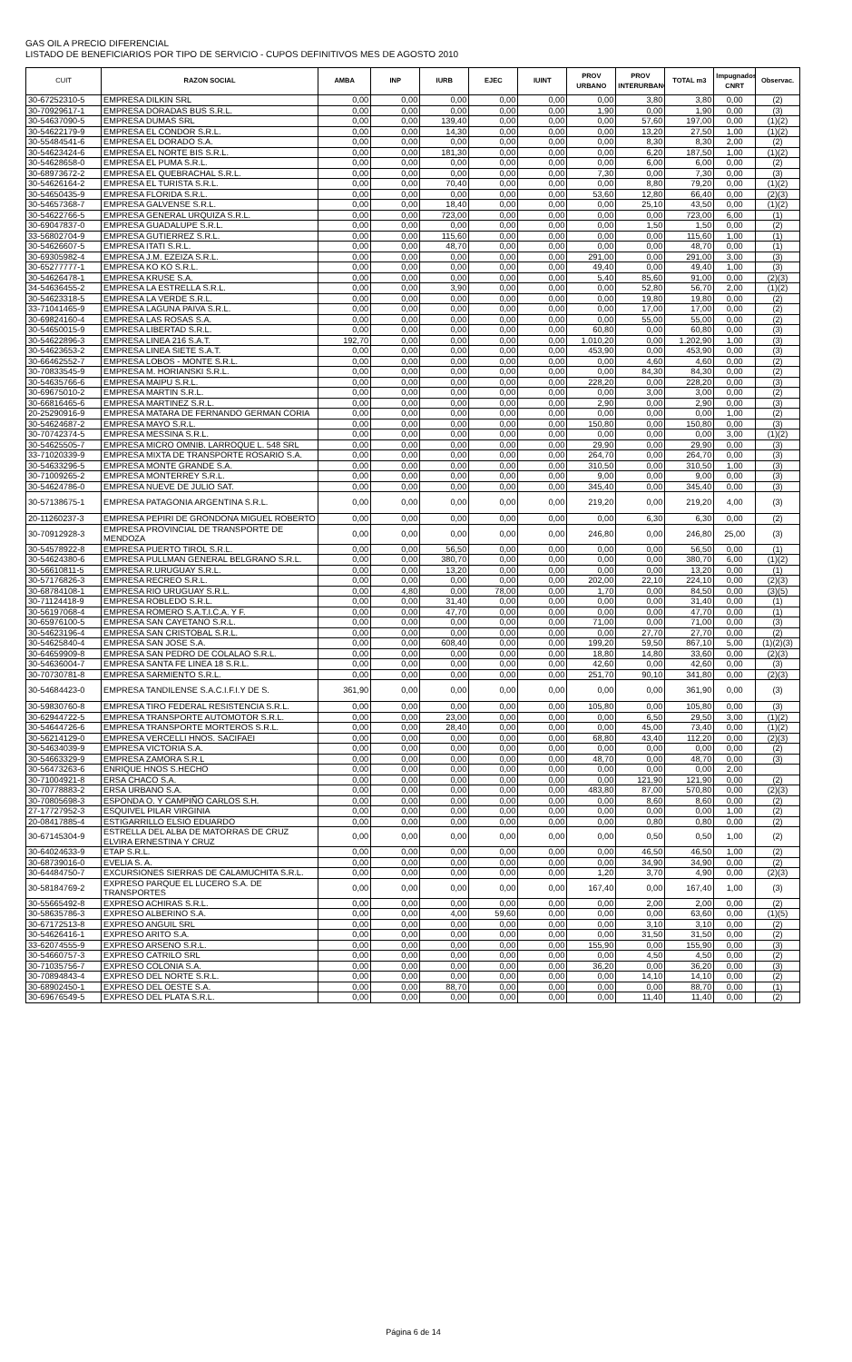GAS OIL A PRECIO DIFERENCIAL
LISTADO DE BENEFICIARIOS POR TIPO DE SERVICIO - CUPOS DEFINITIVOS MES DE AGOSTO 2010
| CUIT | RAZON SOCIAL | AMBA | INP | IURB | EJEC | IUINT | PROV URBANO | PROV INTERURBANO | TOTAL m3 | Impugnados CNRT | Observac. |
| --- | --- | --- | --- | --- | --- | --- | --- | --- | --- | --- | --- |
| 30-67252310-5 | EMPRESA DILKIN SRL | 0,00 | 0,00 | 0,00 | 0,00 | 0,00 | 0,00 | 3,80 | 3,80 | 0,00 | (2) |
| 30-70929617-1 | EMPRESA DORADAS BUS S.R.L. | 0,00 | 0,00 | 0,00 | 0,00 | 0,00 | 1,90 | 0,00 | 1,90 | 0,00 | (3) |
| 30-54637090-5 | EMPRESA DUMAS SRL | 0,00 | 0,00 | 139,40 | 0,00 | 0,00 | 0,00 | 57,60 | 197,00 | 0,00 | (1)(2) |
| 30-54622179-9 | EMPRESA EL CONDOR S.R.L. | 0,00 | 0,00 | 14,30 | 0,00 | 0,00 | 0,00 | 13,20 | 27,50 | 1,00 | (1)(2) |
| 30-55484541-6 | EMPRESA EL DORADO S.A. | 0,00 | 0,00 | 0,00 | 0,00 | 0,00 | 0,00 | 8,30 | 8,30 | 2,00 | (2) |
| 30-54623424-6 | EMPRESA EL NORTE BIS S.R.L. | 0,00 | 0,00 | 181,30 | 0,00 | 0,00 | 0,00 | 6,20 | 187,50 | 1,00 | (1)(2) |
| 30-54628658-0 | EMPRESA EL PUMA S.R.L. | 0,00 | 0,00 | 0,00 | 0,00 | 0,00 | 0,00 | 6,00 | 6,00 | 0,00 | (2) |
| 30-68973672-2 | EMPRESA EL QUEBRACHAL S.R.L. | 0,00 | 0,00 | 0,00 | 0,00 | 0,00 | 7,30 | 0,00 | 7,30 | 0,00 | (3) |
| 30-54626164-2 | EMPRESA EL TURISTA S.R.L. | 0,00 | 0,00 | 70,40 | 0,00 | 0,00 | 0,00 | 8,80 | 79,20 | 0,00 | (1)(2) |
| 30-54650435-9 | EMPRESA FLORIDA S.R.L. | 0,00 | 0,00 | 0,00 | 0,00 | 0,00 | 53,60 | 12,80 | 66,40 | 0,00 | (2)(3) |
| 30-54657368-7 | EMPRESA GALVENSE S.R.L. | 0,00 | 0,00 | 18,40 | 0,00 | 0,00 | 0,00 | 25,10 | 43,50 | 0,00 | (1)(2) |
| 30-54622766-5 | EMPRESA GENERAL URQUIZA S.R.L. | 0,00 | 0,00 | 723,00 | 0,00 | 0,00 | 0,00 | 0,00 | 723,00 | 6,00 | (1) |
| 30-69047837-0 | EMPRESA GUADALUPE S.R.L. | 0,00 | 0,00 | 0,00 | 0,00 | 0,00 | 0,00 | 1,50 | 1,50 | 0,00 | (2) |
| 33-56802704-9 | EMPRESA GUTIERREZ S.R.L. | 0,00 | 0,00 | 115,60 | 0,00 | 0,00 | 0,00 | 0,00 | 115,60 | 1,00 | (1) |
| 30-54626607-5 | EMPRESA ITATI S.R.L. | 0,00 | 0,00 | 48,70 | 0,00 | 0,00 | 0,00 | 0,00 | 48,70 | 0,00 | (1) |
| 30-69305982-4 | EMPRESA J.M. EZEIZA S.R.L. | 0,00 | 0,00 | 0,00 | 0,00 | 0,00 | 291,00 | 0,00 | 291,00 | 3,00 | (3) |
| 30-65277777-1 | EMPRESA KO KO S.R.L. | 0,00 | 0,00 | 0,00 | 0,00 | 0,00 | 49,40 | 0,00 | 49,40 | 1,00 | (3) |
| 30-54626478-1 | EMPRESA KRUSE S.A. | 0,00 | 0,00 | 0,00 | 0,00 | 0,00 | 5,40 | 85,60 | 91,00 | 0,00 | (2)(3) |
| 34-54636455-2 | EMPRESA LA ESTRELLA S.R.L. | 0,00 | 0,00 | 3,90 | 0,00 | 0,00 | 0,00 | 52,80 | 56,70 | 2,00 | (1)(2) |
| 30-54623318-5 | EMPRESA LA VERDE S.R.L. | 0,00 | 0,00 | 0,00 | 0,00 | 0,00 | 0,00 | 19,80 | 19,80 | 0,00 | (2) |
| 33-71041465-9 | EMPRESA LAGUNA PAIVA S.R.L. | 0,00 | 0,00 | 0,00 | 0,00 | 0,00 | 0,00 | 17,00 | 17,00 | 0,00 | (2) |
| 30-69824160-4 | EMPRESA LAS ROSAS S.A. | 0,00 | 0,00 | 0,00 | 0,00 | 0,00 | 0,00 | 55,00 | 55,00 | 0,00 | (2) |
| 30-54650015-9 | EMPRESA LIBERTAD S.R.L. | 0,00 | 0,00 | 0,00 | 0,00 | 0,00 | 60,80 | 0,00 | 60,80 | 0,00 | (3) |
| 30-54622896-3 | EMPRESA LINEA 216 S.A.T. | 192,70 | 0,00 | 0,00 | 0,00 | 0,00 | 1.010,20 | 0,00 | 1.202,90 | 1,00 | (3) |
| 30-54623653-2 | EMPRESA LINEA SIETE S.A.T. | 0,00 | 0,00 | 0,00 | 0,00 | 0,00 | 453,90 | 0,00 | 453,90 | 0,00 | (3) |
| 30-66462552-7 | EMPRESA LOBOS - MONTE S.R.L. | 0,00 | 0,00 | 0,00 | 0,00 | 0,00 | 0,00 | 4,60 | 4,60 | 0,00 | (2) |
| 30-70833545-9 | EMPRESA M. HORIANSKI S.R.L. | 0,00 | 0,00 | 0,00 | 0,00 | 0,00 | 0,00 | 84,30 | 84,30 | 0,00 | (2) |
| 30-54635766-6 | EMPRESA MAIPU S.R.L. | 0,00 | 0,00 | 0,00 | 0,00 | 0,00 | 228,20 | 0,00 | 228,20 | 0,00 | (3) |
| 30-69675010-2 | EMPRESA MARTIN S.R.L. | 0,00 | 0,00 | 0,00 | 0,00 | 0,00 | 0,00 | 3,00 | 3,00 | 0,00 | (2) |
| 30-66816465-6 | EMPRESA MARTINEZ S.R.L. | 0,00 | 0,00 | 0,00 | 0,00 | 0,00 | 2,90 | 0,00 | 2,90 | 0,00 | (3) |
| 20-25290916-9 | EMPRESA MATARA DE FERNANDO GERMAN CORIA | 0,00 | 0,00 | 0,00 | 0,00 | 0,00 | 0,00 | 0,00 | 0,00 | 1,00 | (2) |
| 30-54624687-2 | EMPRESA MAYO S.R.L. | 0,00 | 0,00 | 0,00 | 0,00 | 0,00 | 150,80 | 0,00 | 150,80 | 0,00 | (3) |
| 30-70742374-5 | EMPRESA MESSINA S.R.L. | 0,00 | 0,00 | 0,00 | 0,00 | 0,00 | 0,00 | 0,00 | 0,00 | 3,00 | (1)(2) |
| 30-54625505-7 | EMPRESA MICRO OMNIB. LARROQUE L. 548 SRL | 0,00 | 0,00 | 0,00 | 0,00 | 0,00 | 29,90 | 0,00 | 29,90 | 0,00 | (3) |
| 33-71020339-9 | EMPRESA MIXTA DE TRANSPORTE ROSARIO S.A. | 0,00 | 0,00 | 0,00 | 0,00 | 0,00 | 264,70 | 0,00 | 264,70 | 0,00 | (3) |
| 30-54633296-5 | EMPRESA MONTE GRANDE S.A. | 0,00 | 0,00 | 0,00 | 0,00 | 0,00 | 310,50 | 0,00 | 310,50 | 1,00 | (3) |
| 30-71009265-2 | EMPRESA MONTERREY S.R.L. | 0,00 | 0,00 | 0,00 | 0,00 | 0,00 | 9,00 | 0,00 | 9,00 | 0,00 | (3) |
| 30-54624786-0 | EMPRESA NUEVE DE JULIO SAT. | 0,00 | 0,00 | 0,00 | 0,00 | 0,00 | 345,40 | 0,00 | 345,40 | 0,00 | (3) |
| 30-57138675-1 | EMPRESA PATAGONIA ARGENTINA S.R.L. | 0,00 | 0,00 | 0,00 | 0,00 | 0,00 | 219,20 | 0,00 | 219,20 | 4,00 | (3) |
| 20-11260237-3 | EMPRESA PEPIRI DE GRONDONA MIGUEL ROBERTO | 0,00 | 0,00 | 0,00 | 0,00 | 0,00 | 0,00 | 6,30 | 6,30 | 0,00 | (2) |
| 30-70912928-3 | EMPRESA PROVINCIAL DE TRANSPORTE DE MENDOZA | 0,00 | 0,00 | 0,00 | 0,00 | 0,00 | 246,80 | 0,00 | 246,80 | 25,00 | (3) |
| 30-54578922-8 | EMPRESA PUERTO TIROL S.R.L. | 0,00 | 0,00 | 56,50 | 0,00 | 0,00 | 0,00 | 0,00 | 56,50 | 0,00 | (1) |
| 30-54624380-6 | EMPRESA PULLMAN GENERAL BELGRANO S.R.L. | 0,00 | 0,00 | 380,70 | 0,00 | 0,00 | 0,00 | 0,00 | 380,70 | 6,00 | (1)(2) |
| 30-56610811-5 | EMPRESA R.URUGUAY S.R.L. | 0,00 | 0,00 | 13,20 | 0,00 | 0,00 | 0,00 | 0,00 | 13,20 | 0,00 | (1) |
| 30-57176826-3 | EMPRESA RECREO S.R.L. | 0,00 | 0,00 | 0,00 | 0,00 | 0,00 | 202,00 | 22,10 | 224,10 | 0,00 | (2)(3) |
| 30-68784108-1 | EMPRESA RIO URUGUAY S.R.L. | 0,00 | 4,80 | 0,00 | 78,00 | 0,00 | 1,70 | 0,00 | 84,50 | 0,00 | (3)(5) |
| 30-71124418-9 | EMPRESA ROBLEDO S.R.L. | 0,00 | 0,00 | 31,40 | 0,00 | 0,00 | 0,00 | 0,00 | 31,40 | 0,00 | (1) |
| 30-56197068-4 | EMPRESA ROMERO S.A.T.I.C.A. Y F. | 0,00 | 0,00 | 47,70 | 0,00 | 0,00 | 0,00 | 0,00 | 47,70 | 0,00 | (1) |
| 30-65976100-5 | EMPRESA SAN CAYETANO S.R.L. | 0,00 | 0,00 | 0,00 | 0,00 | 0,00 | 71,00 | 0,00 | 71,00 | 0,00 | (3) |
| 30-54623196-4 | EMPRESA SAN CRISTOBAL S.R.L. | 0,00 | 0,00 | 0,00 | 0,00 | 0,00 | 0,00 | 27,70 | 27,70 | 0,00 | (2) |
| 30-54625840-4 | EMPRESA SAN JOSE S.A. | 0,00 | 0,00 | 608,40 | 0,00 | 0,00 | 199,20 | 59,50 | 867,10 | 5,00 | (1)(2)(3) |
| 30-64659909-8 | EMPRESA SAN PEDRO DE COLALAO S.R.L. | 0,00 | 0,00 | 0,00 | 0,00 | 0,00 | 18,80 | 14,80 | 33,60 | 0,00 | (2)(3) |
| 30-54636004-7 | EMPRESA SANTA FE LINEA 18 S.R.L. | 0,00 | 0,00 | 0,00 | 0,00 | 0,00 | 42,60 | 0,00 | 42,60 | 0,00 | (3) |
| 30-70730781-8 | EMPRESA SARMIENTO S.R.L. | 0,00 | 0,00 | 0,00 | 0,00 | 0,00 | 251,70 | 90,10 | 341,80 | 0,00 | (2)(3) |
| 30-54684423-0 | EMPRESA TANDILENSE S.A.C.I.F.I.Y DE S. | 361,90 | 0,00 | 0,00 | 0,00 | 0,00 | 0,00 | 0,00 | 361,90 | 0,00 | (3) |
| 30-59830760-8 | EMPRESA TIRO FEDERAL RESISTENCIA S.R.L. | 0,00 | 0,00 | 0,00 | 0,00 | 0,00 | 105,80 | 0,00 | 105,80 | 0,00 | (3) |
| 30-62944722-5 | EMPRESA TRANSPORTE AUTOMOTOR S.R.L. | 0,00 | 0,00 | 23,00 | 0,00 | 0,00 | 0,00 | 6,50 | 29,50 | 3,00 | (1)(2) |
| 30-54644726-6 | EMPRESA TRANSPORTE MORTEROS S.R.L. | 0,00 | 0,00 | 28,40 | 0,00 | 0,00 | 0,00 | 45,00 | 73,40 | 0,00 | (1)(2) |
| 30-56214129-0 | EMPRESA VERCELLI HNOS. SACIFAEI | 0,00 | 0,00 | 0,00 | 0,00 | 0,00 | 68,80 | 43,40 | 112,20 | 0,00 | (2)(3) |
| 30-54634039-9 | EMPRESA VICTORIA S.A. | 0,00 | 0,00 | 0,00 | 0,00 | 0,00 | 0,00 | 0,00 | 0,00 | 0,00 | (2) |
| 30-54663329-9 | EMPRESA ZAMORA S.R.L | 0,00 | 0,00 | 0,00 | 0,00 | 0,00 | 48,70 | 0,00 | 48,70 | 0,00 | (3) |
| 30-56473263-6 | ENRIQUE HNOS S.HECHO | 0,00 | 0,00 | 0,00 | 0,00 | 0,00 | 0,00 | 0,00 | 0,00 | 2,00 | |
| 30-71004921-8 | ERSA CHACO S.A. | 0,00 | 0,00 | 0,00 | 0,00 | 0,00 | 0,00 | 121,90 | 121,90 | 0,00 | (2) |
| 30-70778883-2 | ERSA URBANO S.A. | 0,00 | 0,00 | 0,00 | 0,00 | 0,00 | 483,80 | 87,00 | 570,80 | 0,00 | (2)(3) |
| 30-70805698-3 | ESPONDA O. Y CAMPIÑO CARLOS S.H. | 0,00 | 0,00 | 0,00 | 0,00 | 0,00 | 0,00 | 8,60 | 8,60 | 0,00 | (2) |
| 27-17727952-3 | ESQUIVEL PILAR VIRGINIA | 0,00 | 0,00 | 0,00 | 0,00 | 0,00 | 0,00 | 0,00 | 0,00 | 1,00 | (2) |
| 20-08417885-4 | ESTIGARRILLO ELSIO EDUARDO | 0,00 | 0,00 | 0,00 | 0,00 | 0,00 | 0,00 | 0,80 | 0,80 | 0,00 | (2) |
| 30-67145304-9 | ESTRELLA DEL ALBA DE MATORRAS DE CRUZ ELVIRA ERNESTINA Y CRUZ | 0,00 | 0,00 | 0,00 | 0,00 | 0,00 | 0,00 | 0,50 | 0,50 | 1,00 | (2) |
| 30-64024633-9 | ETAP S.R.L. | 0,00 | 0,00 | 0,00 | 0,00 | 0,00 | 0,00 | 46,50 | 46,50 | 1,00 | (2) |
| 30-68739016-0 | EVELIA S. A. | 0,00 | 0,00 | 0,00 | 0,00 | 0,00 | 0,00 | 34,90 | 34,90 | 0,00 | (2) |
| 30-64484750-7 | EXCURSIONES SIERRAS DE CALAMUCHITA S.R.L. | 0,00 | 0,00 | 0,00 | 0,00 | 0,00 | 1,20 | 3,70 | 4,90 | 0,00 | (2)(3) |
| 30-58184769-2 | EXPRESO PARQUE EL LUCERO S.A. DE TRANSPORTES | 0,00 | 0,00 | 0,00 | 0,00 | 0,00 | 167,40 | 0,00 | 167,40 | 1,00 | (3) |
| 30-55665492-8 | EXPRESO ACHIRAS S.R.L. | 0,00 | 0,00 | 0,00 | 0,00 | 0,00 | 0,00 | 2,00 | 2,00 | 0,00 | (2) |
| 30-58635786-3 | EXPRESO ALBERINO S.A. | 0,00 | 0,00 | 4,00 | 59,60 | 0,00 | 0,00 | 0,00 | 63,60 | 0,00 | (1)(5) |
| 30-67172513-8 | EXPRESO ANGUIL SRL | 0,00 | 0,00 | 0,00 | 0,00 | 0,00 | 0,00 | 3,10 | 3,10 | 0,00 | (2) |
| 30-54626416-1 | EXPRESO ARITO S.A. | 0,00 | 0,00 | 0,00 | 0,00 | 0,00 | 0,00 | 31,50 | 31,50 | 0,00 | (2) |
| 33-62074555-9 | EXPRESO ARSENO S.R.L. | 0,00 | 0,00 | 0,00 | 0,00 | 0,00 | 155,90 | 0,00 | 155,90 | 0,00 | (3) |
| 30-54660757-3 | EXPRESO CATRILO SRL | 0,00 | 0,00 | 0,00 | 0,00 | 0,00 | 0,00 | 4,50 | 4,50 | 0,00 | (2) |
| 30-71035756-7 | EXPRESO COLONIA S.A. | 0,00 | 0,00 | 0,00 | 0,00 | 0,00 | 36,20 | 0,00 | 36,20 | 0,00 | (3) |
| 30-70894843-4 | EXPRESO DEL NORTE S.R.L. | 0,00 | 0,00 | 0,00 | 0,00 | 0,00 | 0,00 | 14,10 | 14,10 | 0,00 | (2) |
| 30-68902450-1 | EXPRESO DEL OESTE S.A. | 0,00 | 0,00 | 88,70 | 0,00 | 0,00 | 0,00 | 0,00 | 88,70 | 0,00 | (1) |
| 30-69676549-5 | EXPRESO DEL PLATA S.R.L. | 0,00 | 0,00 | 0,00 | 0,00 | 0,00 | 0,00 | 11,40 | 11,40 | 0,00 | (2) |
Página 6 de 14